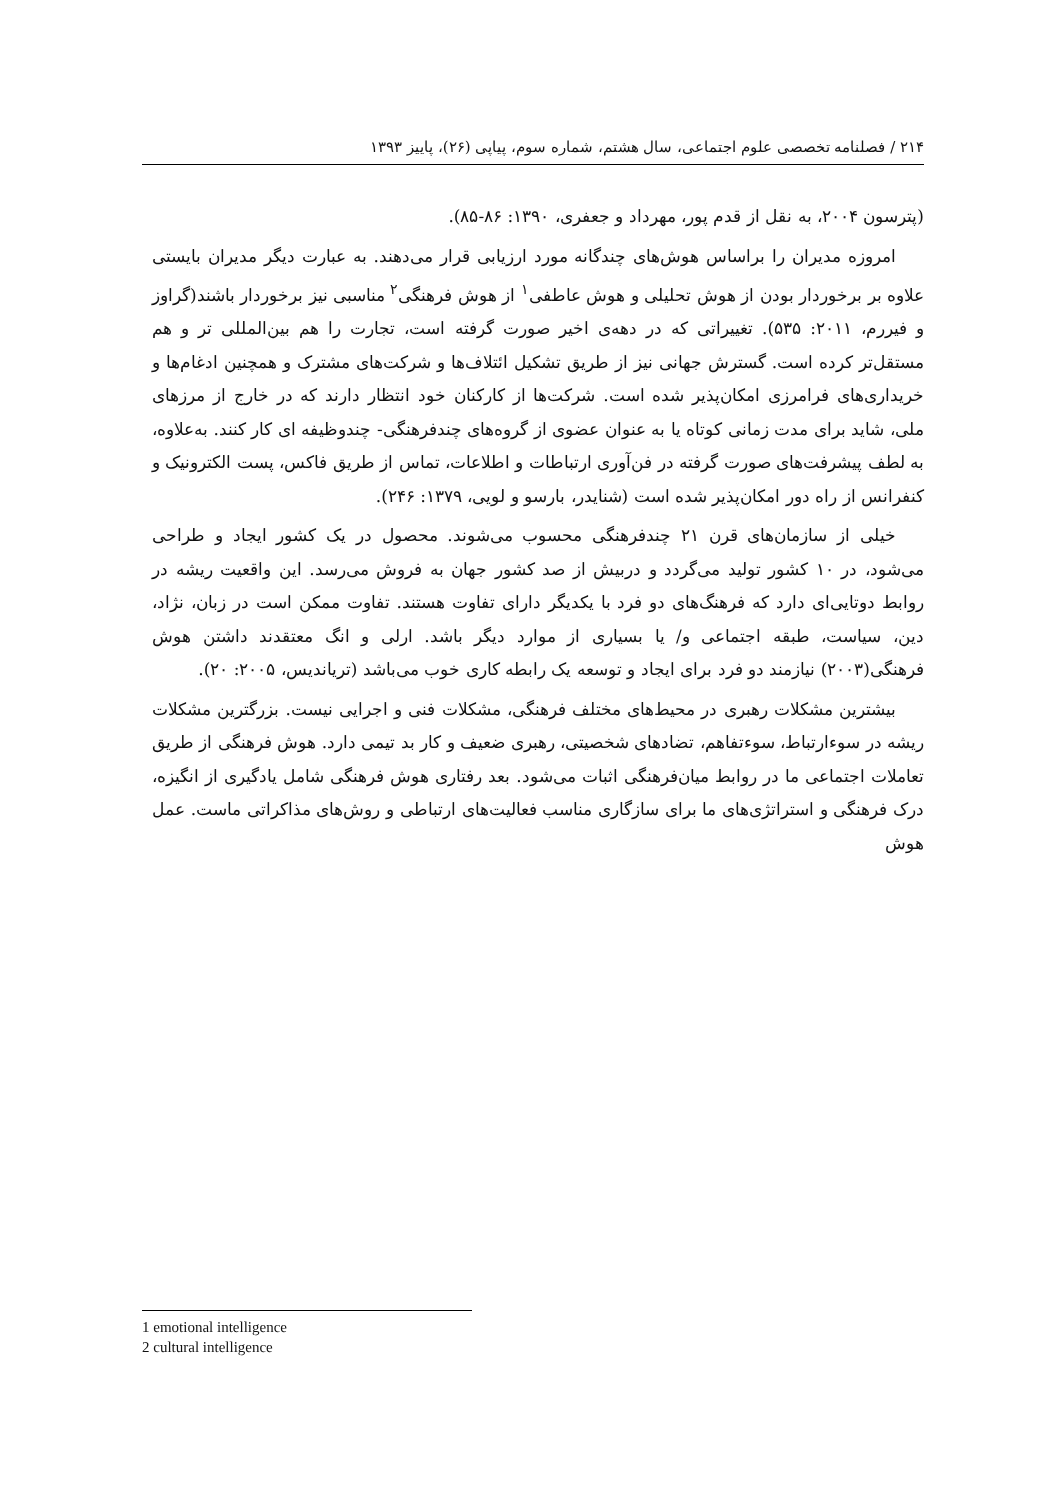۲۱۴ / فصلنامه تخصصی علوم اجتماعی، سال هشتم، شماره سوم، پیاپی (۲۶)، پاییز ۱۳۹۳
(پترسون ۲۰۰۴، به نقل از قدم پور، مهرداد و جعفری، ۱۳۹۰: ۸۶-۸۵).
امروزه مدیران را براساس هوش‌های چندگانه مورد ارزیابی قرار می‌دهند. به عبارت دیگر مدیران بایستی علاوه بر برخوردار بودن از هوش تحلیلی و هوش عاطفی<sup>۱</sup> از هوش فرهنگی<sup>۲</sup> مناسبی نیز برخوردار باشند(گراوز و فیررم، ۲۰۱۱: ۵۳۵). تغییراتی که در دهه‌ی اخیر صورت گرفته است، تجارت را هم بین‌المللی تر و هم مستقل‌تر کرده است. گسترش جهانی نیز از طریق تشکیل ائتلاف‌ها و شرکت‌های مشترک و همچنین ادغام‌ها و خریداری‌های فرامرزی امکان‌پذیر شده است. شرکت‌ها از کارکنان خود انتظار دارند که در خارج از مرزهای ملی، شاید برای مدت زمانی کوتاه یا به عنوان عضوی از گروه‌های چندفرهنگی- چندوظیفه ای کار کنند. به‌علاوه، به لطف پیشرفت‌های صورت گرفته در فن‌آوری ارتباطات و اطلاعات، تماس از طریق فاکس، پست الکترونیک و کنفرانس از راه دور امکان‌پذیر شده است (شنایدر، بارسو و لویی، ۱۳۷۹: ۲۴۶).
خیلی از سازمان‌های قرن ۲۱ چندفرهنگی محسوب می‌شوند. محصول در یک کشور ایجاد و طراحی می‌شود، در ۱۰ کشور تولید می‌گردد و دربیش از صد کشور جهان به فروش می‌رسد. این واقعیت ریشه در روابط دوتایی‌ای دارد که فرهنگ‌های دو فرد با یکدیگر دارای تفاوت هستند. تفاوت ممکن است در زبان، نژاد، دین، سیاست، طبقه اجتماعی و/ یا بسیاری از موارد دیگر باشد. ارلی و انگ معتقدند داشتن هوش فرهنگی(۲۰۰۳) نیازمند دو فرد برای ایجاد و توسعه یک رابطه کاری خوب می‌باشد (تریاندیس، ۲۰۰۵: ۲۰).
بیشترین مشکلات رهبری در محیط‌های مختلف فرهنگی، مشکلات فنی و اجرایی نیست. بزرگترین مشکلات ریشه در سوءارتباط، سوءتفاهم، تضادهای شخصیتی، رهبری ضعیف و کار بد تیمی دارد. هوش فرهنگی از طریق تعاملات اجتماعی ما در روابط میان‌فرهنگی اثبات می‌شود. بعد رفتاری هوش فرهنگی شامل یادگیری از انگیزه، درک فرهنگی و استراتژی‌های ما برای سازگاری مناسب فعالیت‌های ارتباطی و روش‌های مذاکراتی ماست. عمل هوش
1 emotional intelligence
2 cultural intelligence